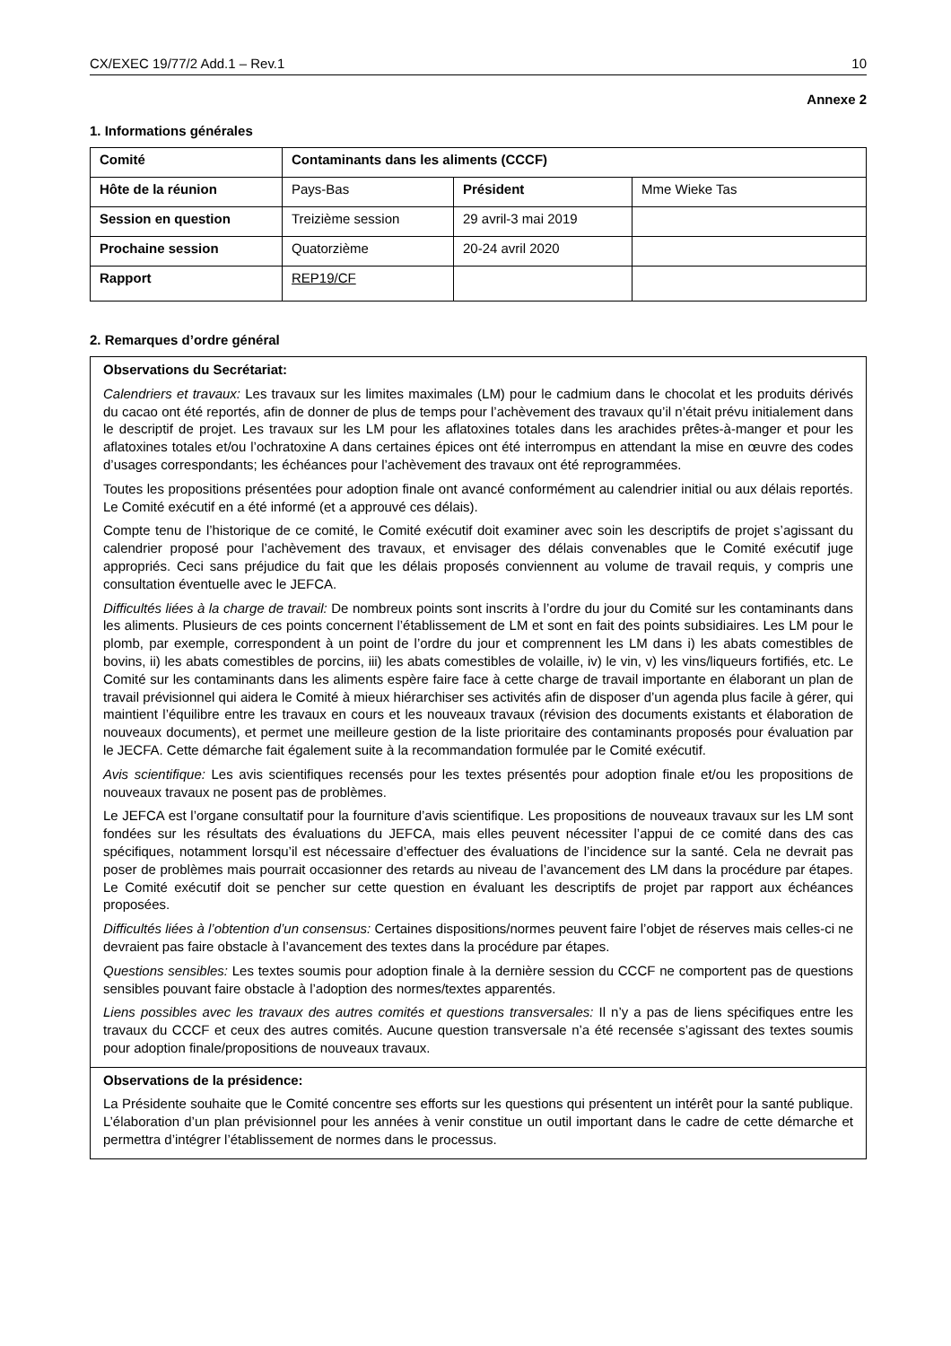CX/EXEC 19/77/2 Add.1 – Rev.1 10
Annexe 2
1. Informations générales
| Comité | Contaminants dans les aliments (CCCF) | | |
| Hôte de la réunion | Pays-Bas | Président | Mme Wieke Tas |
| Session en question | Treizième session | 29 avril-3 mai 2019 | |
| Prochaine session | Quatorzième | 20-24 avril 2020 | |
| Rapport | REP19/CF | | |
2. Remarques d’ordre général
Observations du Secrétariat:
Calendriers et travaux: Les travaux sur les limites maximales (LM) pour le cadmium dans le chocolat et les produits dérivés du cacao ont été reportés, afin de donner de plus de temps pour l’achèvement des travaux qu’il n’était prévu initialement dans le descriptif de projet. Les travaux sur les LM pour les aflatoxines totales dans les arachides prêtes-à-manger et pour les aflatoxines totales et/ou l’ochratoxine A dans certaines épices ont été interrompus en attendant la mise en œuvre des codes d’usages correspondants; les échéances pour l’achèvement des travaux ont été reprogrammées.
Toutes les propositions présentées pour adoption finale ont avancé conformément au calendrier initial ou aux délais reportés. Le Comité exécutif en a été informé (et a approuvé ces délais).
Compte tenu de l’historique de ce comité, le Comité exécutif doit examiner avec soin les descriptifs de projet s’agissant du calendrier proposé pour l’achèvement des travaux, et envisager des délais convenables que le Comité exécutif juge appropriés. Ceci sans préjudice du fait que les délais proposés conviennent au volume de travail requis, y compris une consultation éventuelle avec le JEFCA.
Difficultés liées à la charge de travail: De nombreux points sont inscrits à l’ordre du jour du Comité sur les contaminants dans les aliments. Plusieurs de ces points concernent l’établissement de LM et sont en fait des points subsidiaires. Les LM pour le plomb, par exemple, correspondent à un point de l’ordre du jour et comprennent les LM dans i) les abats comestibles de bovins, ii) les abats comestibles de porcins, iii) les abats comestibles de volaille, iv) le vin, v) les vins/liqueurs fortifiés, etc. Le Comité sur les contaminants dans les aliments espère faire face à cette charge de travail importante en élaborant un plan de travail prévisionnel qui aidera le Comité à mieux hiérarchiser ses activités afin de disposer d’un agenda plus facile à gérer, qui maintient l’équilibre entre les travaux en cours et les nouveaux travaux (révision des documents existants et élaboration de nouveaux documents), et permet une meilleure gestion de la liste prioritaire des contaminants proposés pour évaluation par le JECFA. Cette démarche fait également suite à la recommandation formulée par le Comité exécutif.
Avis scientifique: Les avis scientifiques recensés pour les textes présentés pour adoption finale et/ou les propositions de nouveaux travaux ne posent pas de problèmes.
Le JEFCA est l’organe consultatif pour la fourniture d’avis scientifique. Les propositions de nouveaux travaux sur les LM sont fondées sur les résultats des évaluations du JEFCA, mais elles peuvent nécessiter l’appui de ce comité dans des cas spécifiques, notamment lorsqu’il est nécessaire d’effectuer des évaluations de l’incidence sur la santé. Cela ne devrait pas poser de problèmes mais pourrait occasionner des retards au niveau de l’avancement des LM dans la procédure par étapes. Le Comité exécutif doit se pencher sur cette question en évaluant les descriptifs de projet par rapport aux échéances proposées.
Difficultés liées à l’obtention d’un consensus: Certaines dispositions/normes peuvent faire l’objet de réserves mais celles-ci ne devraient pas faire obstacle à l’avancement des textes dans la procédure par étapes.
Questions sensibles: Les textes soumis pour adoption finale à la dernière session du CCCF ne comportent pas de questions sensibles pouvant faire obstacle à l’adoption des normes/textes apparentés.
Liens possibles avec les travaux des autres comités et questions transversales: Il n’y a pas de liens spécifiques entre les travaux du CCCF et ceux des autres comités. Aucune question transversale n’a été recensée s’agissant des textes soumis pour adoption finale/propositions de nouveaux travaux.
Observations de la présidence:
La Présidente souhaite que le Comité concentre ses efforts sur les questions qui présentent un intérêt pour la santé publique. L’élaboration d’un plan prévisionnel pour les années à venir constitue un outil important dans le cadre de cette démarche et permettra d’intégrer l’établissement de normes dans le processus.